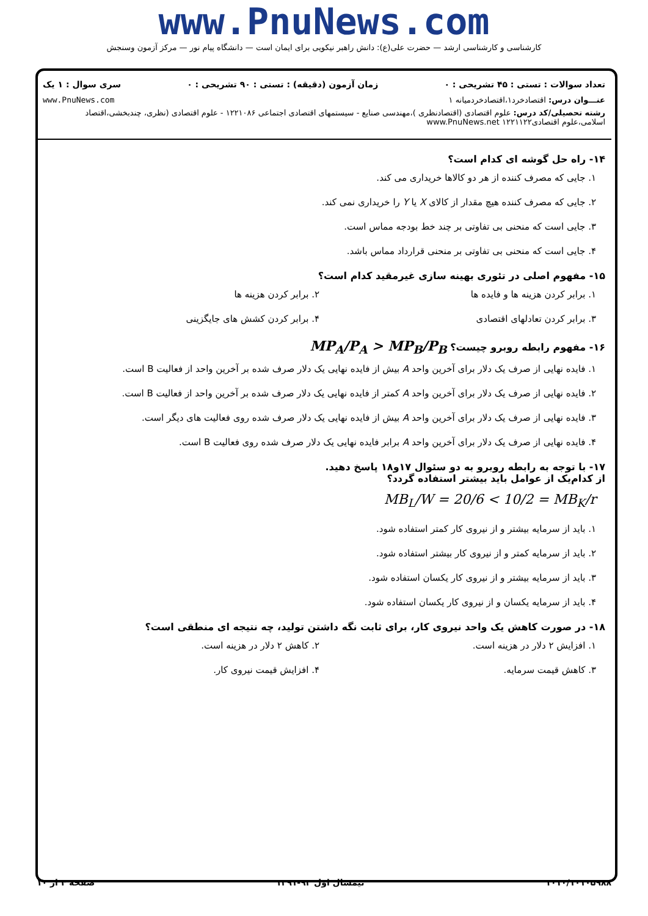www.PnuNews.com
کارشناسی و کارشناسی ارشد — حضرت علی(ع): دانش راهبر نیکویی برای ایمان است — دانشگاه پیام نور — مرکز آزمون وسنجش
تعداد سوالات : تستی : ۴۵ تشریحی : ۰ زمان آزمون (دقیقه) : تستی : ۹۰ تشریحی : ۰ سری سوال : ۱ یک
عنـــوان درس: اقتصادخرد۱،اقتصادخردمیانه ۱ www.PnuNews.com
رشته تحصیلی/کد درس: علوم اقتصادی (اقتصادنظری )،مهندسی صنایع - سیستمهای اقتصادی اجتماعی ۱۲۲۱۰۸۶ - علوم اقتصادی (نظری، چندبخشی،اقتصاد اسلامی،علوم اقتصادی۱۲۲۱۱۲۲ www.PnuNews.net
۱۴- راه حل گوشه ای کدام است؟
۱. جایی که مصرف کننده از هر دو کالاها خریداری می کند.
۲. جایی که مصرف کننده هیچ مقدار از کالای X یا Y را خریداری نمی کند.
۳. جایی است که منحنی بی تفاوتی بر چند خط بودجه مماس است.
۴. جایی است که منحنی بی تفاوتی بر منحنی قرارداد مماس باشد.
۱۵- مفهوم اصلی در تئوری بهینه سازی غیرمقید کدام است؟
۱. برابر کردن هزینه ها و فایده ها
۲. برابر کردن هزینه ها
۳. برابر کردن تعادلهای اقتصادی ۴. برابر کردن کشش های جایگزینی
۱۶- مفهوم رابطه روبرو چیست؟ MP<sub>A</sub>/P<sub>A</sub> > MP<sub>B</sub>/P<sub>B</sub>
۱. فایده نهایی از صرف یک دلار برای آخرین واحد A بیش از فایده نهایی یک دلار صرف شده بر آخرین واحد از فعالیت B است.
۲. فایده نهایی از صرف یک دلار برای آخرین واحد A کمتر از فایده نهایی یک دلار صرف شده بر آخرین واحد از فعالیت B است.
۳. فایده نهایی از صرف یک دلار برای آخرین واحد A بیش از فایده نهایی یک دلار صرف شده روی فعالیت های دیگر است.
۴. فایده نهایی از صرف یک دلار برای آخرین واحد A برابر فایده نهایی یک دلار صرف شده روی فعالیت B است.
۱۷- با توجه به رابطه روبرو به دو سئوال ۱۷و۱۸ پاسخ دهید.
از کدام‌یک از عوامل باید بیشتر استفاده گردد؟
MB<sub>L</sub>/W = 20/6 < 10/2 = MB<sub>K</sub>/r
۱. باید از سرمایه بیشتر و از نیروی کار کمتر استفاده شود.
۲. باید از سرمایه کمتر و از نیروی کار بیشتر استفاده شود.
۳. باید از سرمایه بیشتر و از نیروی کار یکسان استفاده شود.
۴. باید از سرمایه یکسان و از نیروی کار یکسان استفاده شود.
۱۸- در صورت کاهش یک واحد نیروی کار، برای ثابت نگه داشتن تولید، چه نتیجه ای منطقی است؟
۱. افزایش ۲ دلار در هزینه است. ۲. کاهش ۲ دلار در هزینه است.
۳. کاهش قیمت سرمایه. ۴. افزایش قیمت نیروی کار.
۱۰۱۰/۱۰۱۰۵۹۸۸ نیمسال اول ۹۲-۱۳۹۱ صفحه ۴ از ۱۰